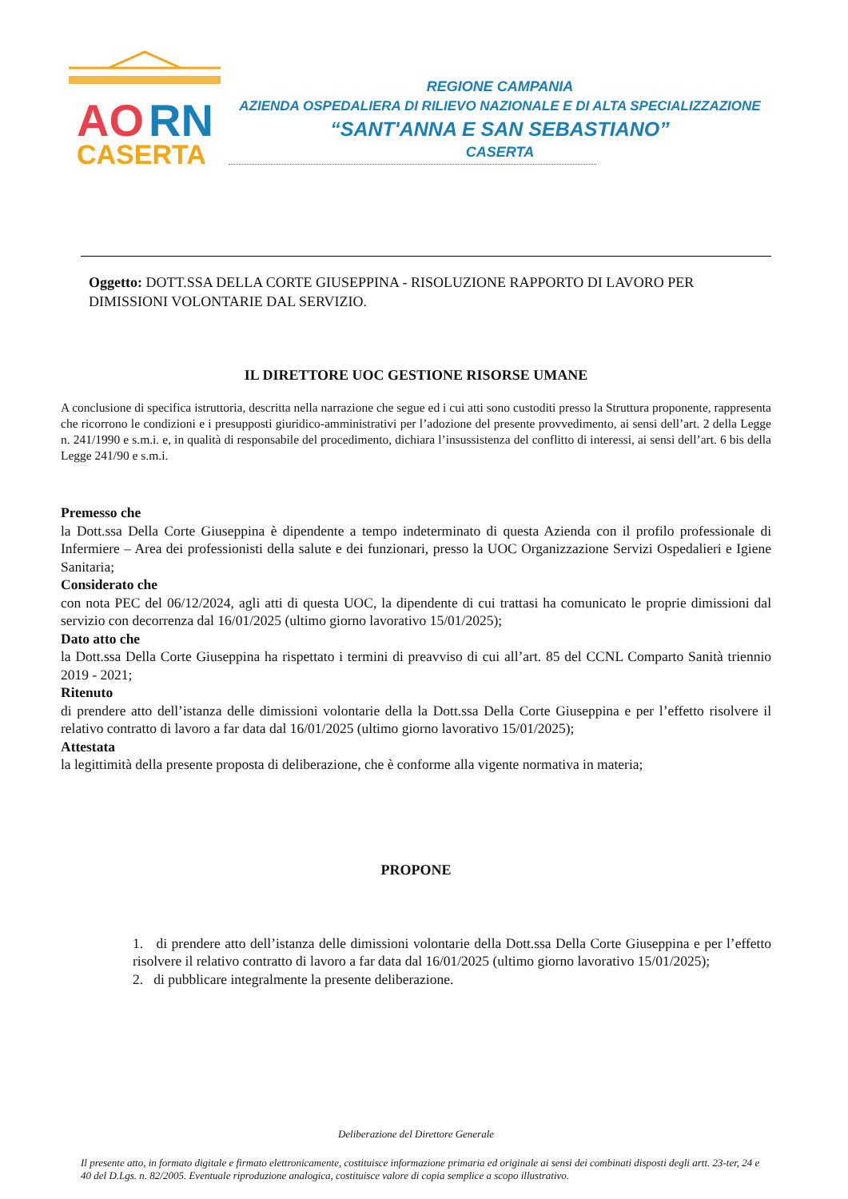AO
RN
CASERTA
REGIONE CAMPANIA
AZIENDA OSPEDALIERA DI RILIEVO NAZIONALE E DI ALTA SPECIALIZZAZIONE
“SANT'ANNA E SAN SEBASTIANO”
CASERTA
Oggetto: DOTT.SSA DELLA CORTE GIUSEPPINA - RISOLUZIONE RAPPORTO DI LAVORO PER DIMISSIONI VOLONTARIE DAL SERVIZIO.
IL DIRETTORE UOC GESTIONE RISORSE UMANE
A conclusione di specifica istruttoria, descritta nella narrazione che segue ed i cui atti sono custoditi presso la Struttura proponente, rappresenta che ricorrono le condizioni e i presupposti giuridico-amministrativi per l’adozione del presente provvedimento, ai sensi dell’art. 2 della Legge n. 241/1990 e s.m.i. e, in qualità di responsabile del procedimento, dichiara l’insussistenza del conflitto di interessi, ai sensi dell’art. 6 bis della Legge 241/90 e s.m.i.
Premesso che
la Dott.ssa Della Corte Giuseppina è dipendente a tempo indeterminato di questa Azienda con il profilo professionale di Infermiere – Area dei professionisti della salute e dei funzionari, presso la UOC Organizzazione Servizi Ospedalieri e Igiene Sanitaria;
Considerato che
con nota PEC del 06/12/2024, agli atti di questa UOC, la dipendente di cui trattasi ha comunicato le proprie dimissioni dal servizio con decorrenza dal 16/01/2025 (ultimo giorno lavorativo 15/01/2025);
Dato atto che
la Dott.ssa Della Corte Giuseppina ha rispettato i termini di preavviso di cui all’art. 85 del CCNL Comparto Sanità triennio 2019 - 2021;
Ritenuto
di prendere atto dell’istanza delle dimissioni volontarie della la Dott.ssa Della Corte Giuseppina e per l’effetto risolvere il relativo contratto di lavoro a far data dal 16/01/2025 (ultimo giorno lavorativo 15/01/2025);
Attestata
la legittimità della presente proposta di deliberazione, che è conforme alla vigente normativa in materia;
PROPONE
1. di prendere atto dell’istanza delle dimissioni volontarie della Dott.ssa Della Corte Giuseppina e per l’effetto risolvere il relativo contratto di lavoro a far data dal 16/01/2025 (ultimo giorno lavorativo 15/01/2025);
2. di pubblicare integralmente la presente deliberazione.
Deliberazione del Direttore Generale
Il presente atto, in formato digitale e firmato elettronicamente, costituisce informazione primaria ed originale ai sensi dei combinati disposti degli artt. 23-ter, 24 e 40 del D.Lgs. n. 82/2005. Eventuale riproduzione analogica, costituisce valore di copia semplice a scopo illustrativo.